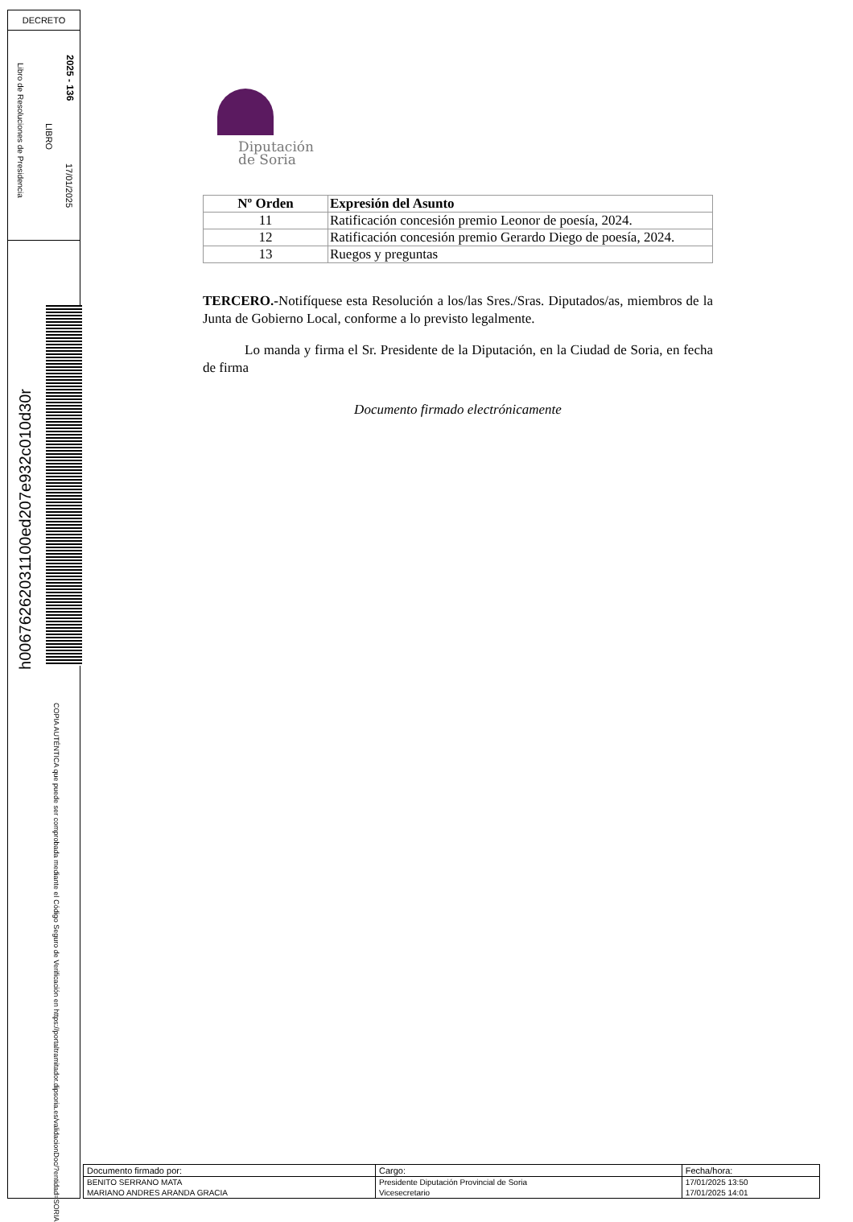DECRETO
2025 - 136
17/01/2025
LIBRO
Libro de Resoluciones de Presidencia
h00676262031100ed207e932c010d30r
COPIA AUTÉNTICA que puede ser comprobada mediante el Código Seguro de Verificación en https://portaltramitador.dipsoria.es/validacionDoc/?entidad=SORIA
Diputación
de Soria
| Nº Orden | Expresión del Asunto |
| --- | --- |
| 11 | Ratificación concesión premio Leonor de poesía, 2024. |
| 12 | Ratificación concesión premio Gerardo Diego de poesía, 2024. |
| 13 | Ruegos y preguntas |
TERCERO.-Notifíquese esta Resolución a los/las Sres./Sras. Diputados/as, miembros de la Junta de Gobierno Local, conforme a lo previsto legalmente.
Lo manda y firma el Sr. Presidente de la Diputación, en la Ciudad de Soria, en fecha de firma
Documento firmado electrónicamente
| Documento firmado por: | Cargo: | Fecha/hora: |
| BENITO SERRANO MATA | Presidente Diputación Provincial de Soria | 17/01/2025 13:50 |
| MARIANO ANDRES ARANDA GRACIA | Vicesecretario | 17/01/2025 14:01 |